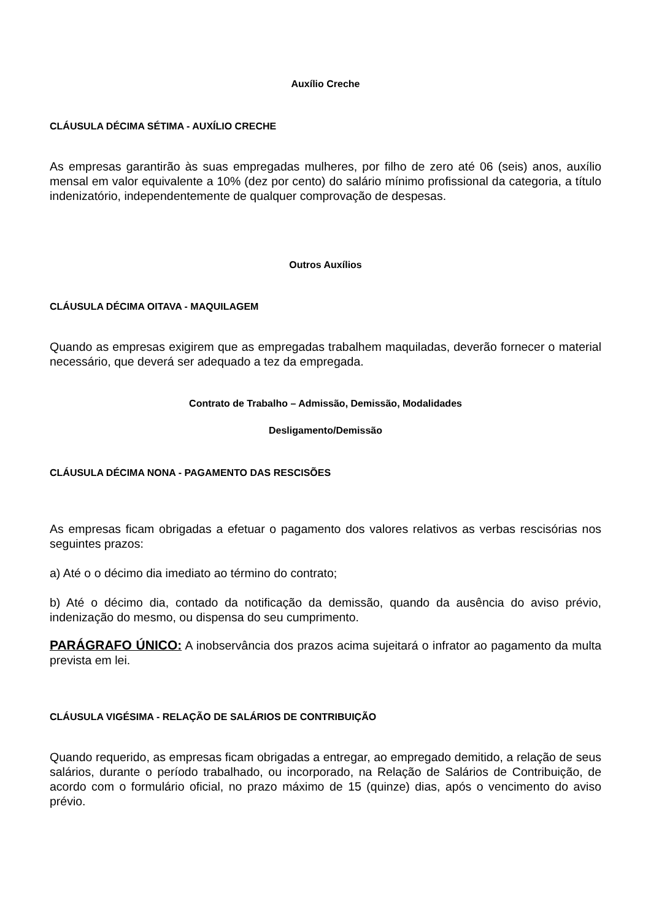Auxílio Creche
CLÁUSULA DÉCIMA SÉTIMA - AUXÍLIO CRECHE
As empresas garantirão às suas empregadas mulheres, por filho de zero até 06 (seis) anos, auxílio mensal em valor equivalente a 10% (dez por cento) do salário mínimo profissional da categoria, a título indenizatório, independentemente de qualquer comprovação de despesas.
Outros Auxílios
CLÁUSULA DÉCIMA OITAVA - MAQUILAGEM
Quando as empresas exigirem que as empregadas trabalhem maquiladas, deverão fornecer o material necessário, que deverá ser adequado a tez da empregada.
Contrato de Trabalho – Admissão, Demissão, Modalidades
Desligamento/Demissão
CLÁUSULA DÉCIMA NONA - PAGAMENTO DAS RESCISÕES
As empresas ficam obrigadas a efetuar o pagamento dos valores relativos as verbas rescisórias nos seguintes prazos:
a) Até o o décimo dia imediato ao término do contrato;
b) Até o décimo dia, contado da notificação da demissão, quando da ausência do aviso prévio, indenização do mesmo, ou dispensa do seu cumprimento.
PARÁGRAFO ÚNICO: A inobservância dos prazos acima sujeitará o infrator ao pagamento da multa prevista em lei.
CLÁUSULA VIGÉSIMA - RELAÇÃO DE SALÁRIOS DE CONTRIBUIÇÃO
Quando requerido, as empresas ficam obrigadas a entregar, ao empregado demitido, a relação de seus salários, durante o período trabalhado, ou incorporado, na Relação de Salários de Contribuição, de acordo com o formulário oficial, no prazo máximo de 15 (quinze) dias, após o vencimento do aviso prévio.